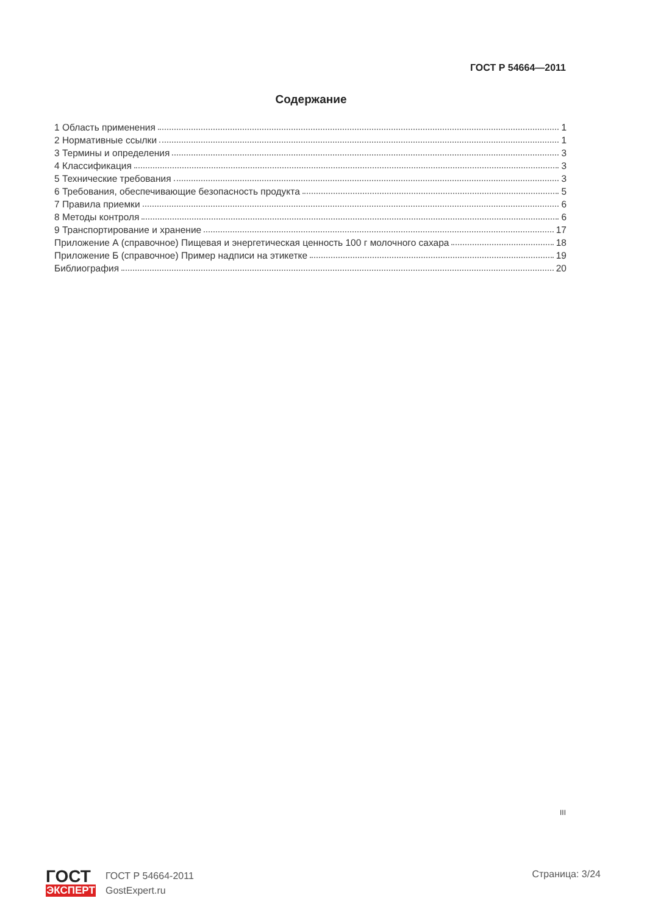ГОСТ Р 54664—2011
Содержание
1 Область применения 1
2 Нормативные ссылки 1
3 Термины и определения 3
4 Классификация 3
5 Технические требования 3
6 Требования, обеспечивающие безопасность продукта 5
7 Правила приемки 6
8 Методы контроля 6
9 Транспортирование и хранение 17
Приложение А (справочное) Пищевая и энергетическая ценность 100 г молочного сахара 18
Приложение Б (справочное) Пример надписи на этикетке 19
Библиография 20
III
ГОСТ
ЭКСПЕРТ
ГОСТ Р 54664-2011
GostExpert.ru
Страница: 3/24